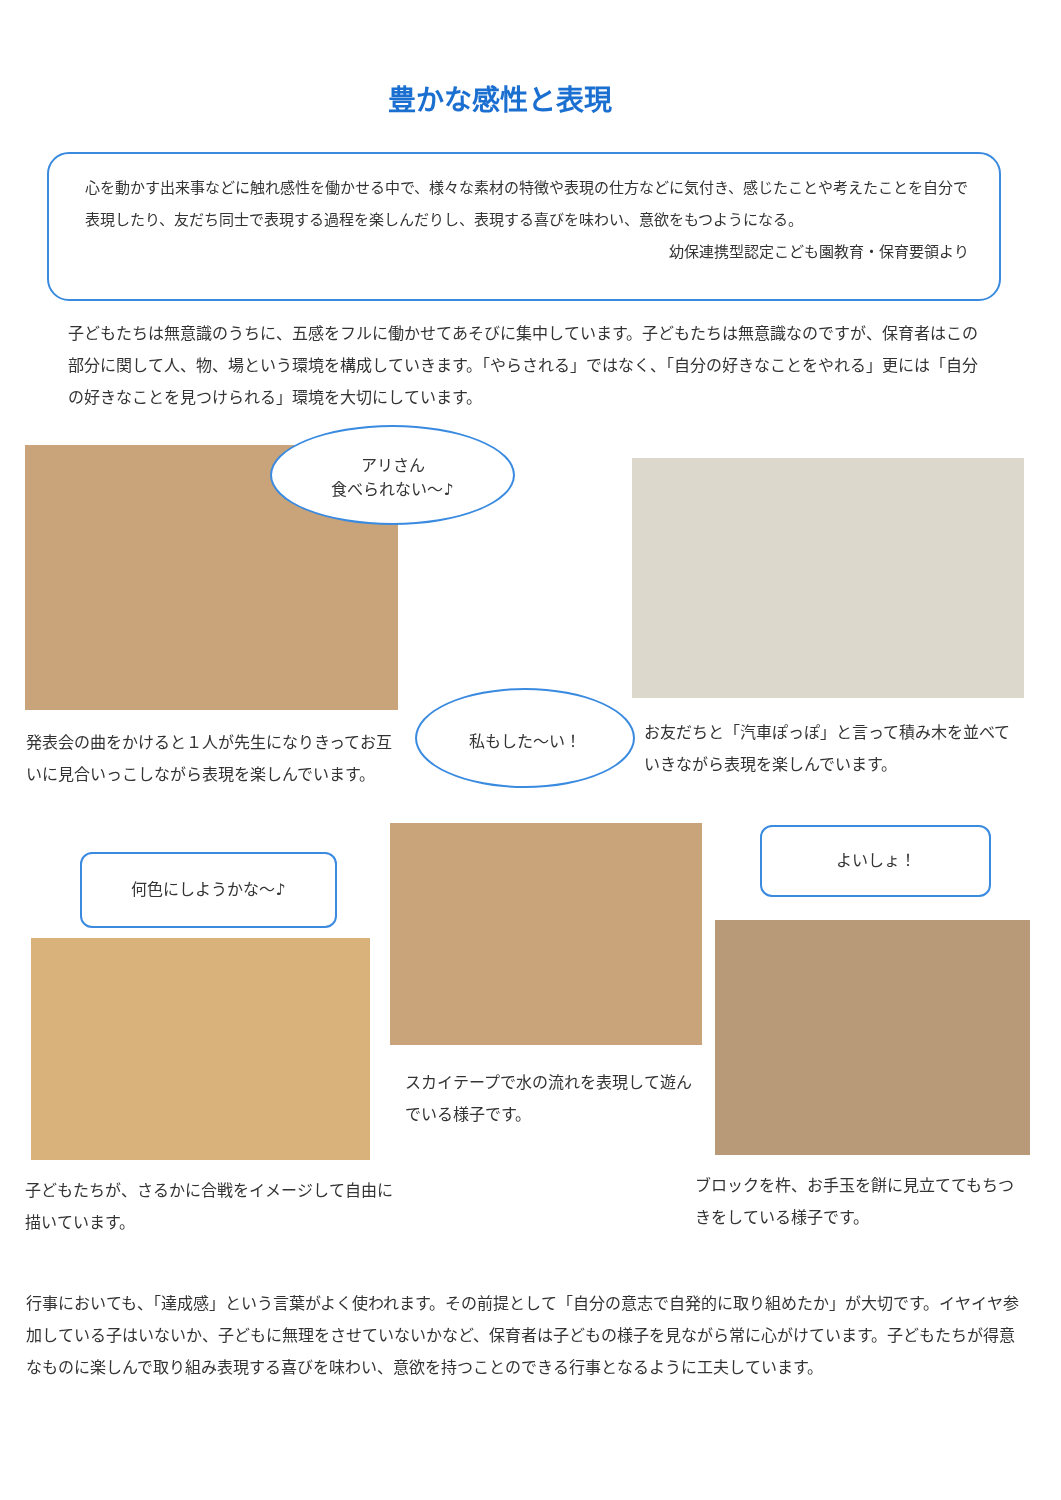豊かな感性と表現
心を動かす出来事などに触れ感性を働かせる中で、様々な素材の特徴や表現の仕方などに気付き、感じたことや考えたことを自分で表現したり、友だち同士で表現する過程を楽しんだりし、表現する喜びを味わい、意欲をもつようになる。
幼保連携型認定こども園教育・保育要領より
子どもたちは無意識のうちに、五感をフルに働かせてあそびに集中しています。子どもたちは無意識なのですが、保育者はこの部分に関して人、物、場という環境を構成していきます。「やらされる」ではなく、「自分の好きなことをやれる」更には「自分の好きなことを見つけられる」環境を大切にしています。
アリさん
食べられない～♪
発表会の曲をかけると１人が先生になりきってお互いに見合いっこしながら表現を楽しんでいます。
私もした～い！
お友だちと「汽車ぽっぽ」と言って積み木を並べていきながら表現を楽しんでいます。
何色にしようかな～♪
よいしょ！
スカイテープで水の流れを表現して遊んでいる様子です。
子どもたちが、さるかに合戦をイメージして自由に描いています。
ブロックを杵、お手玉を餅に見立ててもちつきをしている様子です。
行事においても、「達成感」という言葉がよく使われます。その前提として「自分の意志で自発的に取り組めたか」が大切です。イヤイヤ参加している子はいないか、子どもに無理をさせていないかなど、保育者は子どもの様子を見ながら常に心がけています。子どもたちが得意なものに楽しんで取り組み表現する喜びを味わい、意欲を持つことのできる行事となるように工夫しています。